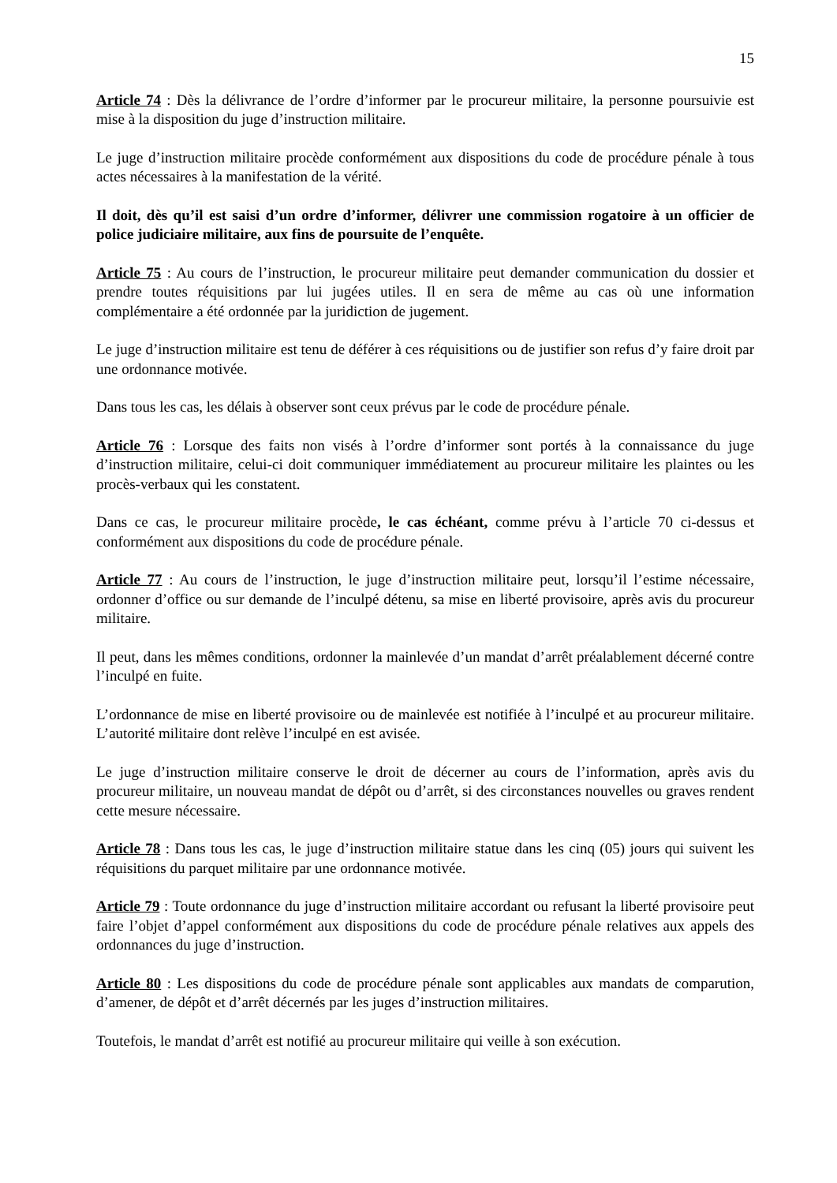15
Article 74 : Dès la délivrance de l’ordre d’informer par le procureur militaire, la personne poursuivie est mise à la disposition du juge d’instruction militaire.
Le juge d’instruction militaire procède conformément aux dispositions du code de procédure pénale à tous actes nécessaires à la manifestation de la vérité.
Il doit, dès qu’il est saisi d’un ordre d’informer, délivrer une commission rogatoire à un officier de police judiciaire militaire, aux fins de poursuite de l’enquête.
Article 75 : Au cours de l’instruction, le procureur militaire peut demander communication du dossier et prendre toutes réquisitions par lui jugées utiles. Il en sera de même au cas où une information complémentaire a été ordonnée par la juridiction de jugement.
Le juge d’instruction militaire est tenu de déférer à ces réquisitions ou de justifier son refus d’y faire droit par une ordonnance motivée.
Dans tous les cas, les délais à observer sont ceux prévus par le code de procédure pénale.
Article 76 : Lorsque des faits non visés à l’ordre d’informer sont portés à la connaissance du juge d’instruction militaire, celui-ci doit communiquer immédiatement au procureur militaire les plaintes ou les procès-verbaux qui les constatent.
Dans ce cas, le procureur militaire procède, le cas échéant, comme prévu à l’article 70 ci-dessus et conformément aux dispositions du code de procédure pénale.
Article 77 : Au cours de l’instruction, le juge d’instruction militaire peut, lorsqu’il l’estime nécessaire, ordonner d’office ou sur demande de l’inculpé détenu, sa mise en liberté provisoire, après avis du procureur militaire.
Il peut, dans les mêmes conditions, ordonner la mainlevée d’un mandat d’arrêt préalablement décerné contre l’inculpé en fuite.
L’ordonnance de mise en liberté provisoire ou de mainlevée est notifiée à l’inculpé et au procureur militaire. L’autorité militaire dont relève l’inculpé en est avisée.
Le juge d’instruction militaire conserve le droit de décerner au cours de l’information, après avis du procureur militaire, un nouveau mandat de dépôt ou d’arrêt, si des circonstances nouvelles ou graves rendent cette mesure nécessaire.
Article 78 : Dans tous les cas, le juge d’instruction militaire statue dans les cinq (05) jours qui suivent les réquisitions du parquet militaire par une ordonnance motivée.
Article 79 : Toute ordonnance du juge d’instruction militaire accordant ou refusant la liberté provisoire peut faire l’objet d’appel conformément aux dispositions du code de procédure pénale relatives aux appels des ordonnances du juge d’instruction.
Article 80 : Les dispositions du code de procédure pénale sont applicables aux mandats de comparution, d’amener, de dépôt et d’arrêt décernés par les juges d’instruction militaires.
Toutefois, le mandat d’arrêt est notifié au procureur militaire qui veille à son exécution.